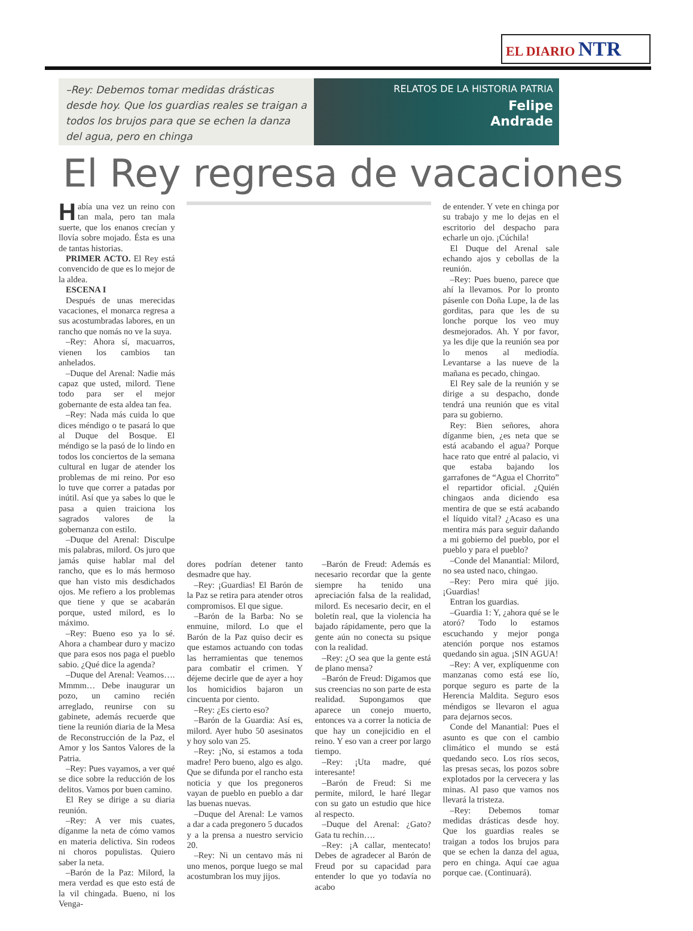EL DIARIO NTR
–Rey: Debemos tomar medidas drásticas desde hoy. Que los guardias reales se traigan a todos los brujos para que se echen la danza del agua, pero en chinga
RELATOS DE LA HISTORIA PATRIA
Felipe
Andrade
El Rey regresa de vacaciones
Había una vez un reino con tan mala, pero tan mala suerte, que los enanos crecían y llovía sobre mojado. Ésta es una de tantas historias.
PRIMER ACTO. El Rey está convencido de que es lo mejor de la aldea.
ESCENA I
Después de unas merecidas vacaciones, el monarca regresa a sus acostumbradas labores, en un rancho que nomás no ve la suya.
–Rey: Ahora sí, macuarros, vienen los cambios tan anhelados.
–Duque del Arenal: Nadie más capaz que usted, milord. Tiene todo para ser el mejor gobernante de esta aldea tan fea.
–Rey: Nada más cuida lo que dices méndigo o te pasará lo que al Duque del Bosque. El méndigo se la pasó de lo lindo en todos los conciertos de la semana cultural en lugar de atender los problemas de mi reino. Por eso lo tuve que correr a patadas por inútil. Así que ya sabes lo que le pasa a quien traiciona los sagrados valores de la gobernanza con estilo.
–Duque del Arenal: Disculpe mis palabras, milord. Os juro que jamás quise hablar mal del rancho, que es lo más hermoso que han visto mis desdichados ojos. Me refiero a los problemas que tiene y que se acabarán porque, usted milord, es lo máximo.
–Rey: Bueno eso ya lo sé. Ahora a chambear duro y macizo que para esos nos paga el pueblo sabio. ¿Qué dice la agenda?
–Duque del Arenal: Veamos…. Mmmm… Debe inaugurar un pozo, un camino recién arreglado, reunirse con su gabinete, además recuerde que tiene la reunión diaria de la Mesa de Reconstrucción de la Paz, el Amor y los Santos Valores de la Patria.
–Rey: Pues vayamos, a ver qué se dice sobre la reducción de los delitos. Vamos por buen camino.
El Rey se dirige a su diaria reunión.
–Rey: A ver mis cuates, díganme la neta de cómo vamos en materia delictiva. Sin rodeos ni choros populistas. Quiero saber la neta.
–Barón de la Paz: Milord, la mera verdad es que esto está de la vil chingada. Bueno, ni los Venga-
dores podrían detener tanto desmadre que hay.
–Rey: ¡Guardias! El Barón de la Paz se retira para atender otros compromisos. El que sigue.
–Barón de la Barba: No se enmuine, milord. Lo que el Barón de la Paz quiso decir es que estamos actuando con todas las herramientas que tenemos para combatir el crimen. Y déjeme decirle que de ayer a hoy los homicidios bajaron un cincuenta por ciento.
–Rey: ¿Es cierto eso?
–Barón de la Guardia: Así es, milord. Ayer hubo 50 asesinatos y hoy solo van 25.
–Rey: ¡No, si estamos a toda madre! Pero bueno, algo es algo. Que se difunda por el rancho esta noticia y que los pregoneros vayan de pueblo en pueblo a dar las buenas nuevas.
–Duque del Arenal: Le vamos a dar a cada pregonero 5 ducados y a la prensa a nuestro servicio 20.
–Rey: Ni un centavo más ni uno menos, porque luego se mal acostumbran los muy jijos.
–Barón de Freud: Además es necesario recordar que la gente siempre ha tenido una apreciación falsa de la realidad, milord. Es necesario decir, en el boletín real, que la violencia ha bajado rápidamente, pero que la gente aún no conecta su psique con la realidad.
–Rey: ¿O sea que la gente está de plano mensa?
–Barón de Freud: Digamos que sus creencias no son parte de esta realidad. Supongamos que aparece un conejo muerto, entonces va a correr la noticia de que hay un conejicidio en el reino. Y eso van a creer por largo tiempo.
–Rey: ¡Uta madre, qué interesante!
–Barón de Freud: Si me permite, milord, le haré llegar con su gato un estudio que hice al respecto.
–Duque del Arenal: ¿Gato? Gata tu rechin….
–Rey: ¡A callar, mentecato! Debes de agradecer al Barón de Freud por su capacidad para entender lo que yo todavía no acabo
de entender. Y vete en chinga por su trabajo y me lo dejas en el escritorio del despacho para echarle un ojo. ¡Cúchila!
El Duque del Arenal sale echando ajos y cebollas de la reunión.
–Rey: Pues bueno, parece que ahí la llevamos. Por lo pronto pásenle con Doña Lupe, la de las gorditas, para que les de su lonche porque los veo muy desmejorados. Ah. Y por favor, ya les dije que la reunión sea por lo menos al mediodía. Levantarse a las nueve de la mañana es pecado, chingao.
El Rey sale de la reunión y se dirige a su despacho, donde tendrá una reunión que es vital para su gobierno.
Rey: Bien señores, ahora díganme bien, ¿es neta que se está acabando el agua? Porque hace rato que entré al palacio, vi que estaba bajando los garrafones de “Agua el Chorrito” el repartidor oficial. ¿Quién chingaos anda diciendo esa mentira de que se está acabando el líquido vital? ¿Acaso es una mentira más para seguir dañando a mi gobierno del pueblo, por el pueblo y para el pueblo?
–Conde del Manantial: Milord, no sea usted naco, chingao.
–Rey: Pero mira qué jijo. ¡Guardias!
Entran los guardias.
–Guardia 1: Y, ¿ahora qué se le atoró? Todo lo estamos escuchando y mejor ponga atención porque nos estamos quedando sin agua. ¡SIN AGUA!
–Rey: A ver, explíquenme con manzanas como está ese lío, porque seguro es parte de la Herencia Maldita. Seguro esos méndigos se llevaron el agua para dejarnos secos.
Conde del Manantial: Pues el asunto es que con el cambio climático el mundo se está quedando seco. Los ríos secos, las presas secas, los pozos sobre explotados por la cervecera y las minas. Al paso que vamos nos llevará la tristeza.
–Rey: Debemos tomar medidas drásticas desde hoy. Que los guardias reales se traigan a todos los brujos para que se echen la danza del agua, pero en chinga. Aquí cae agua porque cae. (Continuará).